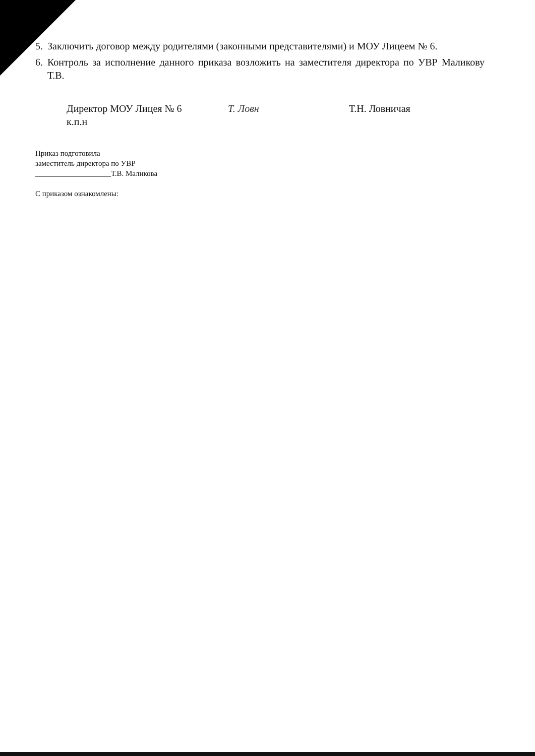5. Заключить договор между родителями (законными представителями) и МОУ Лицеем № 6.
6. Контроль за исполнение данного приказа возложить на заместителя директора по УВР Маликову Т.В.
Директор МОУ Лицея № 6
к.п.н
T. Ловн Т.Н. Ловничая
Приказ подготовила
заместитель директора по УВР
____________________Т.В. Маликова
С приказом ознакомлены: